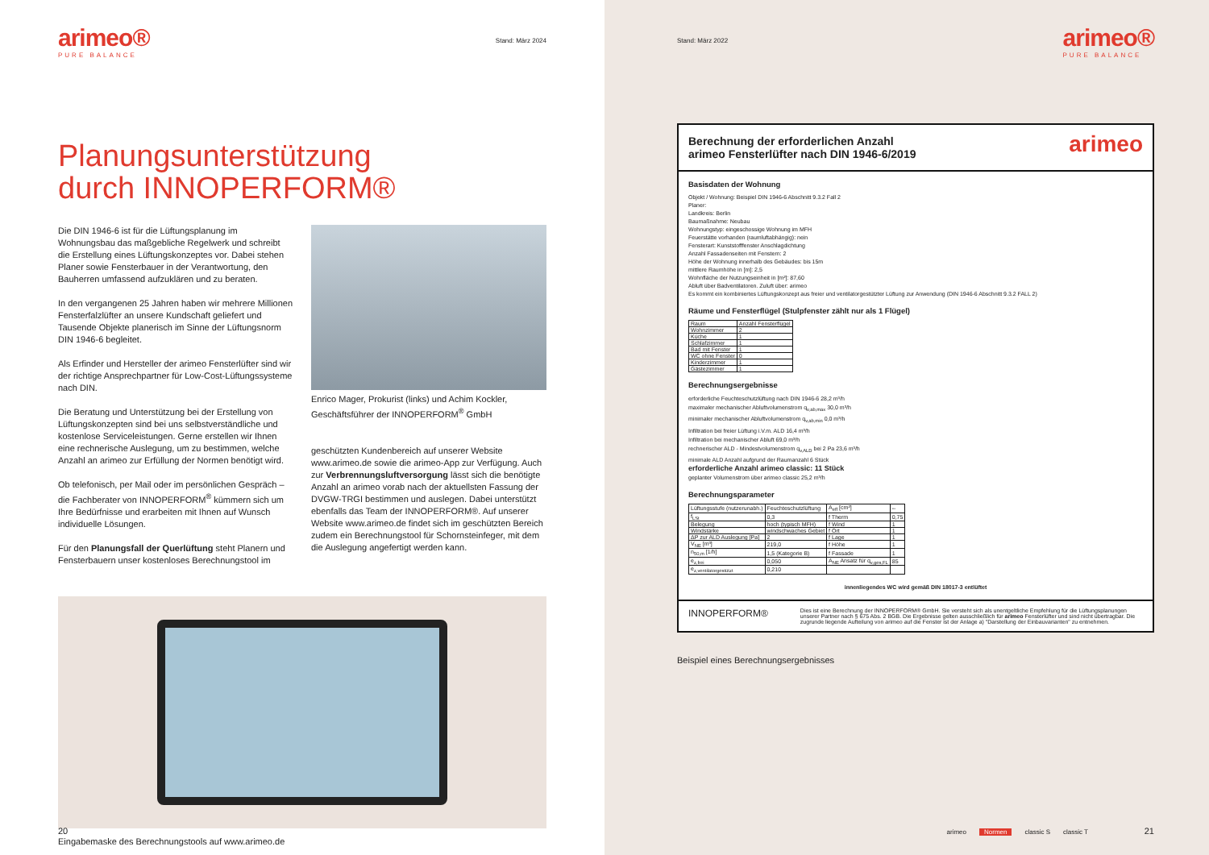arimeo®
PURE BALANCE
Stand: März 2024
Planungsunterstützung
durch INNOPERFORM®
Die DIN 1946-6 ist für die Lüftungsplanung im Wohnungsbau das maßgebliche Regelwerk und schreibt die Erstellung eines Lüftungskonzeptes vor. Dabei stehen Planer sowie Fensterbauer in der Verantwortung, den Bauherren umfassend aufzuklären und zu beraten.
In den vergangenen 25 Jahren haben wir mehrere Millionen Fensterfalzlüfter an unsere Kundschaft geliefert und Tausende Objekte planerisch im Sinne der Lüftungsnorm DIN 1946-6 begleitet.
Als Erfinder und Hersteller der arimeo Fensterlüfter sind wir der richtige Ansprechpartner für Low-Cost-Lüftungssysteme nach DIN.
Die Beratung und Unterstützung bei der Erstellung von Lüftungskonzepten sind bei uns selbstverständliche und kostenlose Serviceleistungen. Gerne erstellen wir Ihnen eine rechnerische Auslegung, um zu bestimmen, welche Anzahl an arimeo zur Erfüllung der Normen benötigt wird.
Ob telefonisch, per Mail oder im persönlichen Gespräch – die Fachberater von INNOPERFORM<sup>®</sup> kümmern sich um Ihre Bedürfnisse und erarbeiten mit Ihnen auf Wunsch individuelle Lösungen.
Für den Planungsfall der Querlüftung steht Planern und Fensterbauern unser kostenloses Berechnungstool im
Enrico Mager, Prokurist (links) und Achim Kockler, Geschäftsführer der INNOPERFORM<sup>®</sup> GmbH
geschützten Kundenbereich auf unserer Website www.arimeo.de sowie die arimeo-App zur Verfügung. Auch zur Verbrennungsluftversorgung lässt sich die benötigte Anzahl an arimeo vorab nach der aktuellsten Fassung der DVGW-TRGI bestimmen und auslegen. Dabei unterstützt ebenfalls das Team der INNOPERFORM®. Auf unserer Website www.arimeo.de findet sich im geschützten Bereich zudem ein Berechnungstool für Schornsteinfeger, mit dem die Auslegung angefertigt werden kann.
Eingabemaske des Berechnungstools auf www.arimeo.de
20
Stand: März 2022
arimeo®
PURE BALANCE
Berechnung der erforderlichen Anzahl
arimeo Fensterlüfter nach DIN 1946-6/2019 arimeo
Basisdaten der Wohnung
Objekt / Wohnung: Beispiel DIN 1946-6 Abschnitt 9.3.2 Fall 2
Planer:
Landkreis: Berlin
Baumaßnahme: Neubau
Wohnungstyp: eingeschossige Wohnung im MFH
Feuerstätte vorhanden (raumluftabhängig): nein
Fensterart: Kunststofffenster Anschlagdichtung
Anzahl Fassadenseiten mit Fenstern: 2
Höhe der Wohnung innerhalb des Gebäudes: bis 15m
mittlere Raumhöhe in [m]: 2,5
Wohnfläche der Nutzungseinheit in [m²]: 87,60
Abluft über Badventilatoren. Zuluft über: arimeo
Es kommt ein kombiniertes Lüftungskonzept aus freier und ventilatorgestützter Lüftung zur Anwendung (DIN 1946-6 Abschnitt 9.3.2 FALL 2)
Räume und Fensterflügel (Stulpfenster zählt nur als 1 Flügel)
| Raum | Anzahl Fensterflügel |
| --- | --- |
| Wohnzimmer | 2 |
| Küche | 1 |
| Schlafzimmer | 1 |
| Bad mit Fenster | 1 |
| WC ohne Fenster | 0 |
| Kinderzimmer | 1 |
| Gästezimmer | 1 |
Berechnungsergebnisse
erforderliche Feuchteschutzlüftung nach DIN 1946-6 28,2 m³/h
maximaler mechanischer Abluftvolumenstrom q<sub>v,ab,max</sub> 30,0 m³/h
minimaler mechanischer Abluftvolumenstrom q<sub>v,ab,min</sub> 0,0 m³/h
Infiltration bei freier Lüftung i.V.m. ALD 16,4 m³/h
Infiltration bei mechanischer Abluft 69,0 m³/h
rechnerischer ALD - Mindestvolumenstrom q<sub>v,ALD</sub> bei 2 Pa 23,6 m³/h
minimale ALD Anzahl aufgrund der Raumanzahl 6 Stück
erforderliche Anzahl arimeo classic: 11 Stück
geplanter Volumenstrom über arimeo classic 25,2 m³/h
Berechnungsparameter
| Lüftungsstufe (nutzerunabh.) | Feuchteschutzlüftung | A<sub>eff</sub> [cm²] | -- |
| f<sub>LSt</sub> | 0,3 | f Therm | 0,75 |
| Belegung | hoch (typisch MFH) | f Wind | 1 |
| Windstärke | windschwaches Gebiet | f Ort | 1 |
| ΔP zur ALD Auslegung [Pa] | 2 | f Lage | 1 |
| V<sub>NE</sub> [m³] | 219,0 | f Höhe | 1 |
| n<sub>50,m</sub> [1/h] | 1,5 (Kategorie B) | f Fassade | 1 |
| e<sub>z,frei</sub> | 0,050 | A<sub>NE</sub> Ansatz für q<sub>v,ges,FL</sub> | 85 |
| e<sub>z,ventilatorgestützt</sub> | 0,210 | | |
innenliegendes WC wird gemäß DIN 18017-3 entlüftet
INNOPERFORM®
Dies ist eine Berechnung der INNOPERFORM® GmbH. Sie versteht sich als unentgeltliche Empfehlung für die Lüftungsplanungen unserer Partner nach § 675 Abs. 2 BGB. Die Ergebnisse gelten ausschließlich für arimeo Fensterlüfter und sind nicht übertragbar. Die zugrunde liegende Aufteilung von arimeo auf die Fenster ist der Anlage a) "Darstellung der Einbauvarianten" zu entnehmen.
Beispiel eines Berechnungsergebnisses
arimeo Normen classic S classic T
21